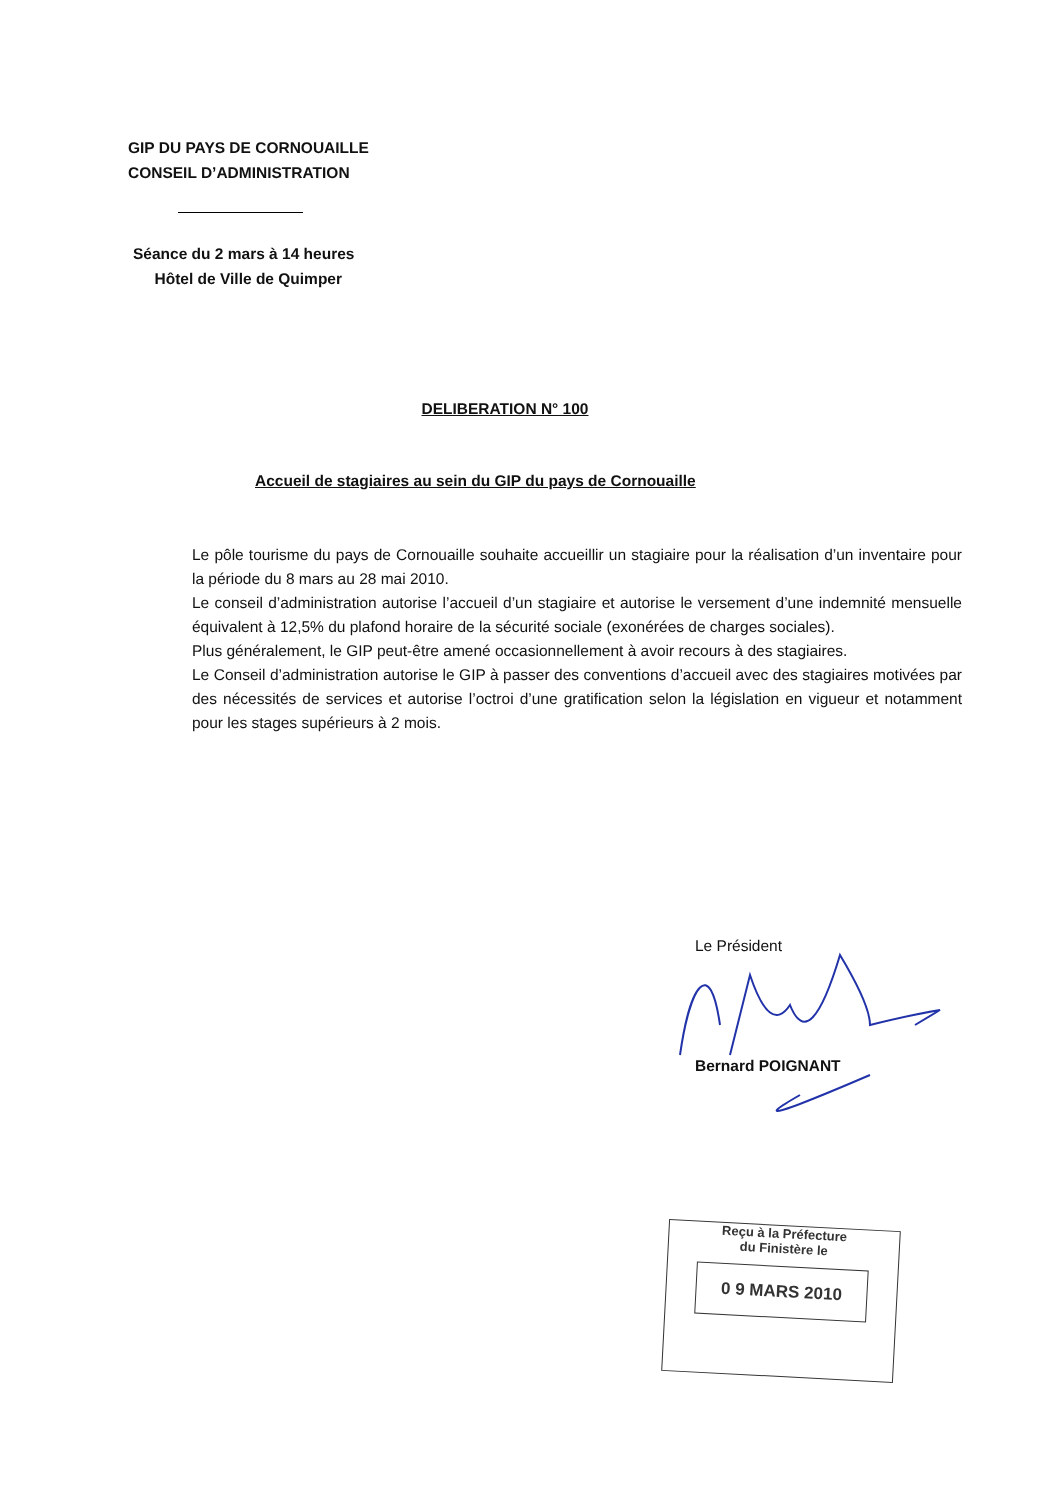GIP DU PAYS DE CORNOUAILLE
CONSEIL D’ADMINISTRATION
Séance du 2 mars à 14 heures
Hôtel de Ville de Quimper
DELIBERATION N° 100
Accueil de stagiaires au sein du GIP du pays de Cornouaille
Le pôle tourisme du pays de Cornouaille souhaite accueillir un stagiaire pour la réalisation d’un inventaire pour la période du 8 mars au 28 mai 2010.
Le conseil d’administration autorise l’accueil d’un stagiaire et autorise le versement d’une indemnité mensuelle équivalent à 12,5% du plafond horaire de la sécurité sociale (exonérées de charges sociales).
Plus généralement, le GIP peut-être amené occasionnellement à avoir recours à des stagiaires.
Le Conseil d’administration autorise le GIP à passer des conventions d’accueil avec des stagiaires motivées par des nécessités de services et autorise l’octroi d’une gratification selon la législation en vigueur et notamment pour les stages supérieurs à 2 mois.
Le Président
Bernard POIGNANT
Reçu à la Préfecture
du Finistère le
0 9 MARS 2010